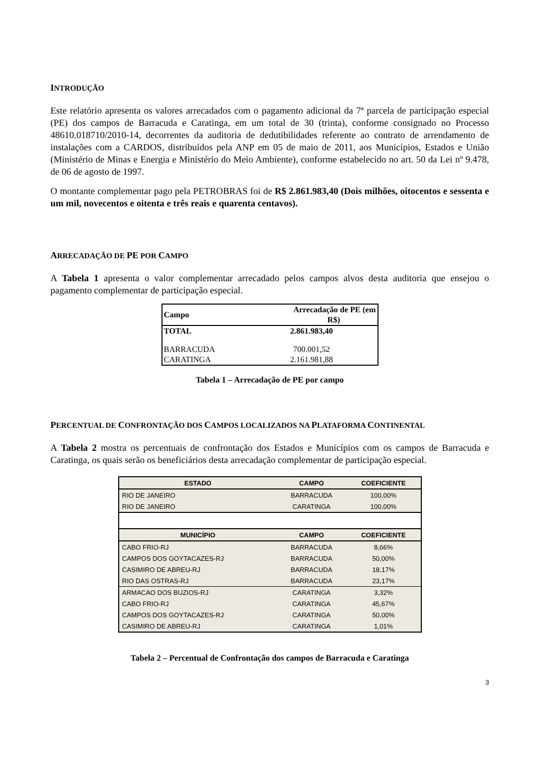INTRODUÇÃO
Este relatório apresenta os valores arrecadados com o pagamento adicional da 7ª parcela de participação especial (PE) dos campos de Barracuda e Caratinga, em um total de 30 (trinta), conforme consignado no Processo 48610.018710/2010-14, decorrentes da auditoria de dedutibilidades referente ao contrato de arrendamento de instalações com a CARDOS, distribuídos pela ANP em 05 de maio de 2011, aos Municípios, Estados e União (Ministério de Minas e Energia e Ministério do Meio Ambiente), conforme estabelecido no art. 50 da Lei nº 9.478, de 06 de agosto de 1997.
O montante complementar pago pela PETROBRAS foi de R$ 2.861.983,40 (Dois milhões, oitocentos e sessenta e um mil, novecentos e oitenta e três reais e quarenta centavos).
ARRECADAÇÃO DE PE POR CAMPO
A Tabela 1 apresenta o valor complementar arrecadado pelos campos alvos desta auditoria que ensejou o pagamento complementar de participação especial.
| Campo | Arrecadação de PE (em R$) |
| --- | --- |
| TOTAL | 2.861.983,40 |
| BARRACUDA | 700.001,52 |
| CARATINGA | 2.161.981,88 |
Tabela 1 – Arrecadação de PE por campo
PERCENTUAL DE CONFRONTAÇÃO DOS CAMPOS LOCALIZADOS NA PLATAFORMA CONTINENTAL
A Tabela 2 mostra os percentuais de confrontação dos Estados e Municípios com os campos de Barracuda e Caratinga, os quais serão os beneficiários desta arrecadação complementar de participação especial.
| ESTADO | CAMPO | COEFICIENTE |
| --- | --- | --- |
| RIO DE JANEIRO | BARRACUDA | 100,00% |
| RIO DE JANEIRO | CARATINGA | 100,00% |
| MUNICÍPIO | CAMPO | COEFICIENTE |
| CABO FRIO-RJ | BARRACUDA | 8,66% |
| CAMPOS DOS GOYTACAZES-RJ | BARRACUDA | 50,00% |
| CASIMIRO DE ABREU-RJ | BARRACUDA | 18,17% |
| RIO DAS OSTRAS-RJ | BARRACUDA | 23,17% |
| ARMACAO DOS BUZIOS-RJ | CARATINGA | 3,32% |
| CABO FRIO-RJ | CARATINGA | 45,67% |
| CAMPOS DOS GOYTACAZES-RJ | CARATINGA | 50,00% |
| CASIMIRO DE ABREU-RJ | CARATINGA | 1,01% |
Tabela 2 – Percentual de Confrontação dos campos de Barracuda e Caratinga
3